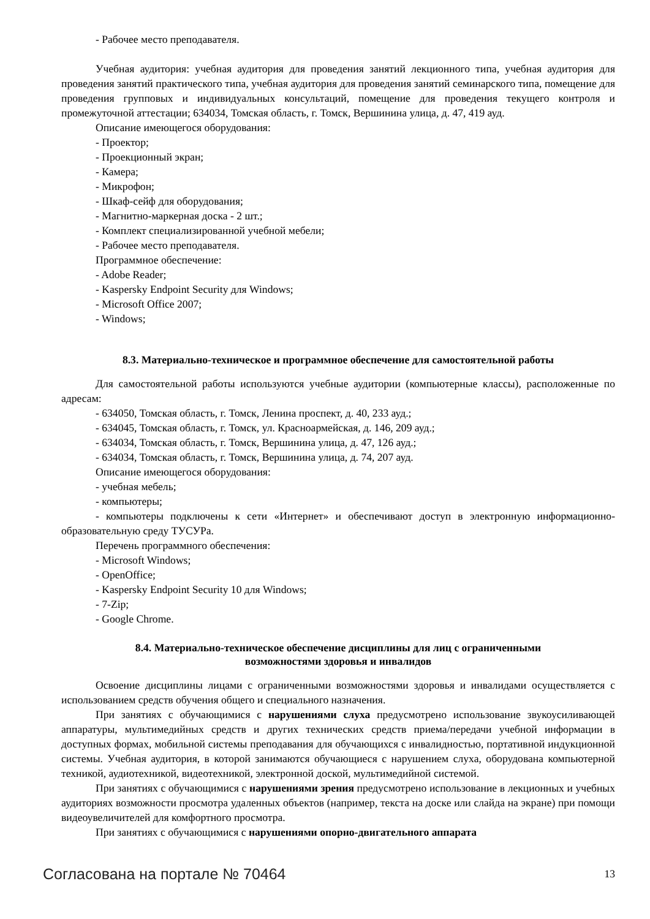- Рабочее место преподавателя.
Учебная аудитория: учебная аудитория для проведения занятий лекционного типа, учебная аудитория для проведения занятий практического типа, учебная аудитория для проведения занятий семинарского типа, помещение для проведения групповых и индивидуальных консультаций, помещение для проведения текущего контроля и промежуточной аттестации; 634034, Томская область, г. Томск, Вершинина улица, д. 47, 419 ауд.
Описание имеющегося оборудования:
- Проектор;
- Проекционный экран;
- Камера;
- Микрофон;
- Шкаф-сейф для оборудования;
- Магнитно-маркерная доска - 2 шт.;
- Комплект специализированной учебной мебели;
- Рабочее место преподавателя.
Программное обеспечение:
- Adobe Reader;
- Kaspersky Endpoint Security для Windows;
- Microsoft Office 2007;
- Windows;
8.3. Материально-техническое и программное обеспечение для самостоятельной работы
Для самостоятельной работы используются учебные аудитории (компьютерные классы), расположенные по адресам:
- 634050, Томская область, г. Томск, Ленина проспект, д. 40, 233 ауд.;
- 634045, Томская область, г. Томск, ул. Красноармейская, д. 146, 209 ауд.;
- 634034, Томская область, г. Томск, Вершинина улица, д. 47, 126 ауд.;
- 634034, Томская область, г. Томск, Вершинина улица, д. 74, 207 ауд.
Описание имеющегося оборудования:
- учебная мебель;
- компьютеры;
- компьютеры подключены к сети «Интернет» и обеспечивают доступ в электронную информационно-образовательную среду ТУСУРа.
Перечень программного обеспечения:
- Microsoft Windows;
- OpenOffice;
- Kaspersky Endpoint Security 10 для Windows;
- 7-Zip;
- Google Chrome.
8.4. Материально-техническое обеспечение дисциплины для лиц с ограниченными
возможностями здоровья и инвалидов
Освоение дисциплины лицами с ограниченными возможностями здоровья и инвалидами осуществляется с использованием средств обучения общего и специального назначения.
При занятиях с обучающимися с нарушениями слуха предусмотрено использование звукоусиливающей аппаратуры, мультимедийных средств и других технических средств приема/передачи учебной информации в доступных формах, мобильной системы преподавания для обучающихся с инвалидностью, портативной индукционной системы. Учебная аудитория, в которой занимаются обучающиеся с нарушением слуха, оборудована компьютерной техникой, аудиотехникой, видеотехникой, электронной доской, мультимедийной системой.
При занятиях с обучающимися с нарушениями зрения предусмотрено использование в лекционных и учебных аудиториях возможности просмотра удаленных объектов (например, текста на доске или слайда на экране) при помощи видеоувеличителей для комфортного просмотра.
При занятиях с обучающимися с нарушениями опорно-двигательного аппарата
Согласована на портале № 70464 13